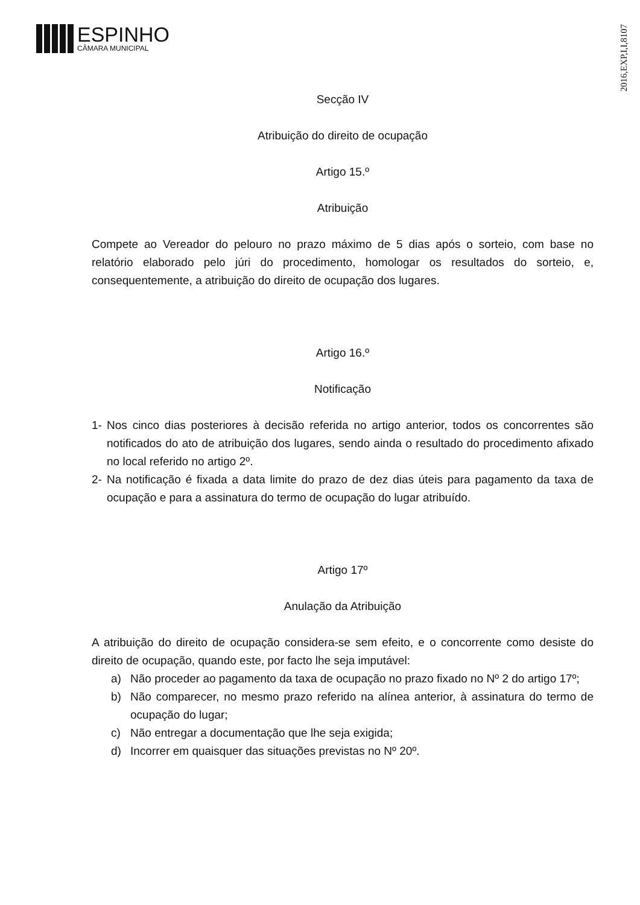ESPINHO
CÂMARA MUNICIPAL
2016,EXP,I,I,8107
Secção IV
Atribuição do direito de ocupação
Artigo 15.º
Atribuição
Compete ao Vereador do pelouro no prazo máximo de 5 dias após o sorteio, com base no relatório elaborado pelo júri do procedimento, homologar os resultados do sorteio, e, consequentemente, a atribuição do direito de ocupação dos lugares.
Artigo 16.º
Notificação
1- Nos cinco dias posteriores à decisão referida no artigo anterior, todos os concorrentes são notificados do ato de atribuição dos lugares, sendo ainda o resultado do procedimento afixado no local referido no artigo 2º.
2- Na notificação é fixada a data limite do prazo de dez dias úteis para pagamento da taxa de ocupação e para a assinatura do termo de ocupação do lugar atribuído.
Artigo 17º
Anulação da Atribuição
A atribuição do direito de ocupação considera-se sem efeito, e o concorrente como desiste do direito de ocupação, quando este, por facto lhe seja imputável:
a) Não proceder ao pagamento da taxa de ocupação no prazo fixado no Nº 2 do artigo 17º;
b) Não comparecer, no mesmo prazo referido na alínea anterior, à assinatura do termo de ocupação do lugar;
c) Não entregar a documentação que lhe seja exigida;
d) Incorrer em quaisquer das situações previstas no Nº 20º.